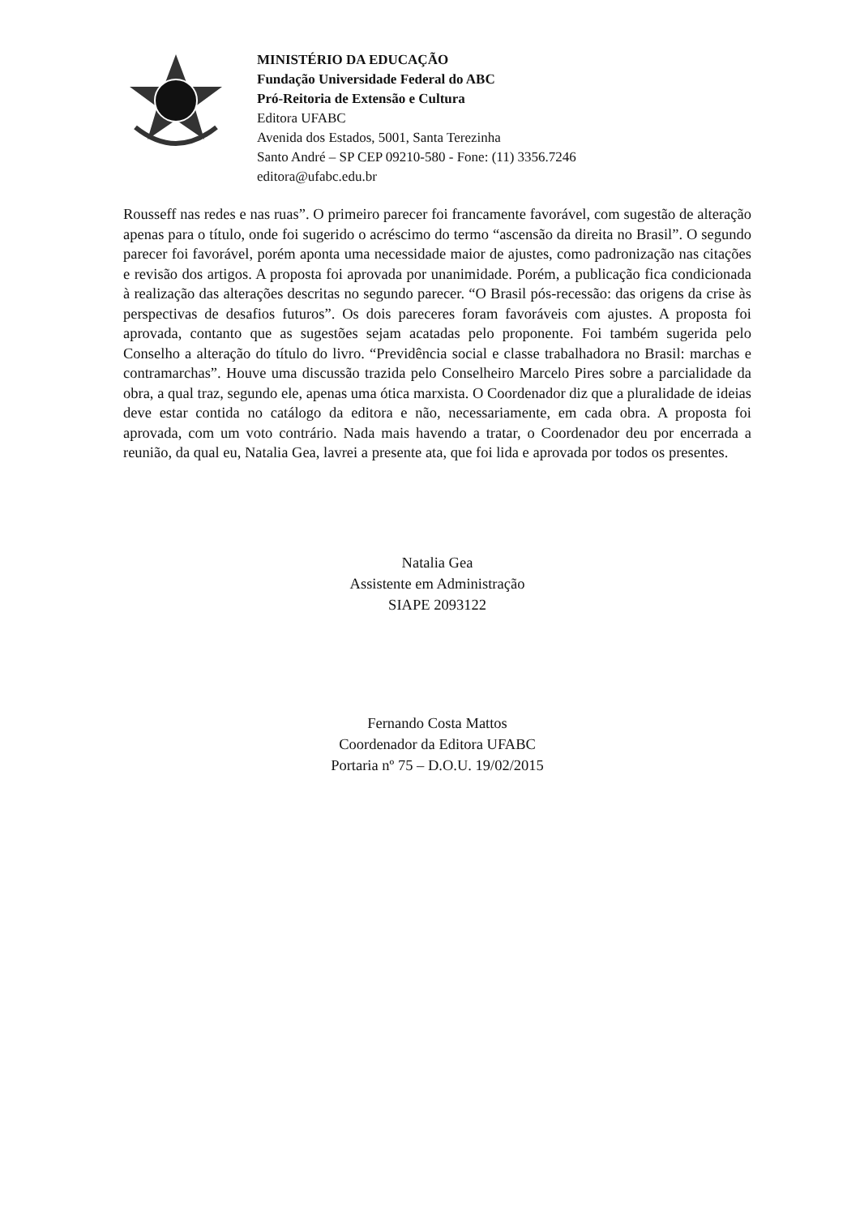MINISTÉRIO DA EDUCAÇÃO
Fundação Universidade Federal do ABC
Pró-Reitoria de Extensão e Cultura
Editora UFABC
Avenida dos Estados, 5001, Santa Terezinha
Santo André – SP CEP 09210-580 - Fone: (11) 3356.7246
editora@ufabc.edu.br
Rousseff nas redes e nas ruas”. O primeiro parecer foi francamente favorável, com sugestão de alteração apenas para o título, onde foi sugerido o acréscimo do termo “ascensão da direita no Brasil”. O segundo parecer foi favorável, porém aponta uma necessidade maior de ajustes, como padronização nas citações e revisão dos artigos. A proposta foi aprovada por unanimidade. Porém, a publicação fica condicionada à realização das alterações descritas no segundo parecer. “O Brasil pós-recessão: das origens da crise às perspectivas de desafios futuros”. Os dois pareceres foram favoráveis com ajustes. A proposta foi aprovada, contanto que as sugestões sejam acatadas pelo proponente. Foi também sugerida pelo Conselho a alteração do título do livro. “Previdência social e classe trabalhadora no Brasil: marchas e contramarchas”. Houve uma discussão trazida pelo Conselheiro Marcelo Pires sobre a parcialidade da obra, a qual traz, segundo ele, apenas uma ótica marxista. O Coordenador diz que a pluralidade de ideias deve estar contida no catálogo da editora e não, necessariamente, em cada obra. A proposta foi aprovada, com um voto contrário. Nada mais havendo a tratar, o Coordenador deu por encerrada a reunião, da qual eu, Natalia Gea, lavrei a presente ata, que foi lida e aprovada por todos os presentes.
Natalia Gea
Assistente em Administração
SIAPE 2093122
Fernando Costa Mattos
Coordenador da Editora UFABC
Portaria nº 75 – D.O.U. 19/02/2015